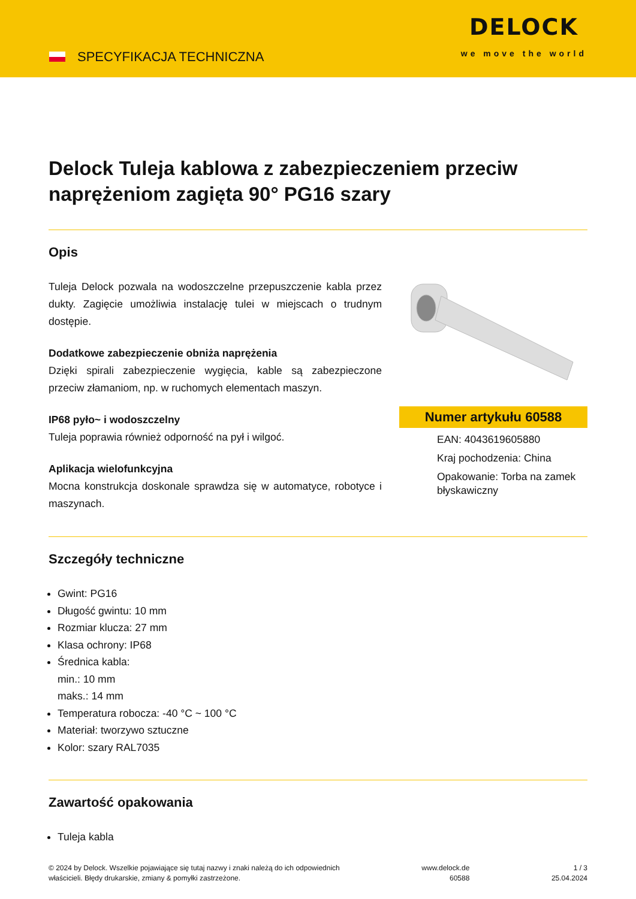SPECYFIKACJA TECHNICZNA
DELOCK
we move the world
Delock Tuleja kablowa z zabezpieczeniem przeciw naprężeniom zagięta 90° PG16 szary
Opis
Tuleja Delock pozwala na wodoszczelne przepuszczenie kabla przez dukty. Zagięcie umożliwia instalację tulei w miejscach o trudnym dostępie.
Dodatkowe zabezpieczenie obniża naprężenia
Dzięki spirali zabezpieczenie wygięcia, kable są zabezpieczone przeciw złamaniom, np. w ruchomych elementach maszyn.
IP68 pyło~ i wodoszczelny
Tuleja poprawia również odporność na pył i wilgoć.
Aplikacja wielofunkcyjna
Mocna konstrukcja doskonale sprawdza się w automatyce, robotyce i maszynach.
Numer artykułu 60588
EAN: 4043619605880
Kraj pochodzenia: China
Opakowanie: Torba na zamek błyskawiczny
Szczegóły techniczne
Gwint: PG16
Długość gwintu: 10 mm
Rozmiar klucza: 27 mm
Klasa ochrony: IP68
Średnica kabla:
min.: 10 mm
maks.: 14 mm
Temperatura robocza: -40 °C ~ 100 °C
Materiał: tworzywo sztuczne
Kolor: szary RAL7035
Zawartość opakowania
Tuleja kabla
© 2024 by Delock. Wszelkie pojawiające się tutaj nazwy i znaki należą do ich odpowiednich
właścicieli. Błędy drukarskie, zmiany & pomyłki zastrzeżone.
www.delock.de
60588
1 / 3
25.04.2024